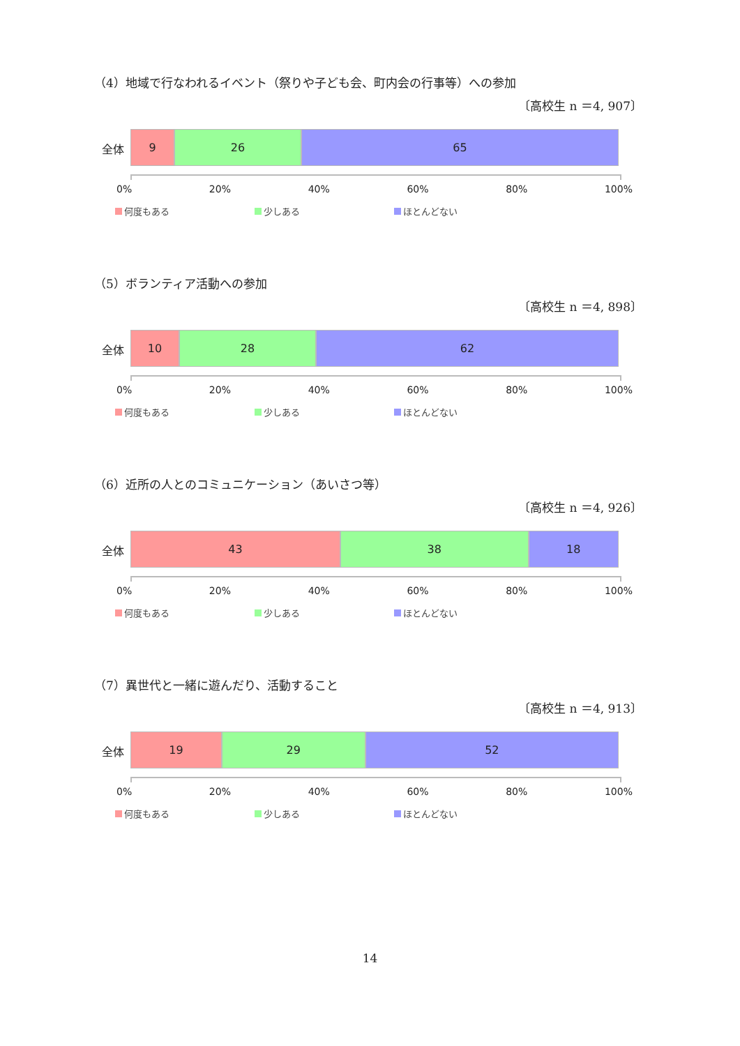（4）地域で行なわれるイベント（祭りや子ども会、町内会の行事等）への参加
〔高校生 n ＝4, 907〕
全体
9 26 65
0% 20% 40% 60% 80% 100%
何度もある 少しある ほとんどない
（5）ボランティア活動への参加
〔高校生 n ＝4, 898〕
全体
10 28 62
0% 20% 40% 60% 80% 100%
何度もある 少しある ほとんどない
（6）近所の人とのコミュニケーション（あいさつ等）
〔高校生 n ＝4, 926〕
全体
43 38 18
0% 20% 40% 60% 80% 100%
何度もある 少しある ほとんどない
（7）異世代と一緒に遊んだり、活動すること
〔高校生 n ＝4, 913〕
全体
19 29 52
0% 20% 40% 60% 80% 100%
何度もある 少しある ほとんどない
14